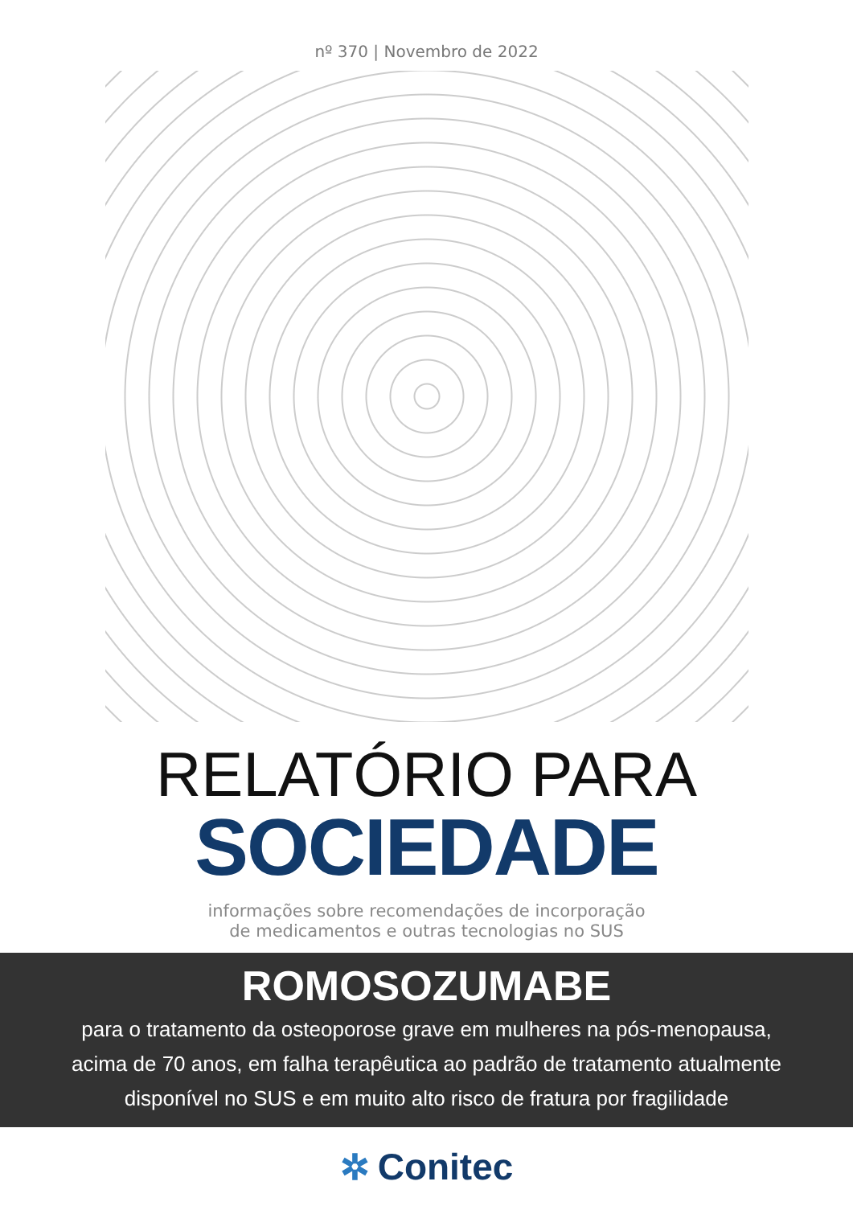nº 370 | Novembro de 2022
RELATÓRIO PARA
SOCIEDADE
informações sobre recomendações de incorporação
de medicamentos e outras tecnologias no SUS
ROMOSOZUMABE
para o tratamento da osteoporose grave em mulheres na pós-menopausa, acima de 70 anos, em falha terapêutica ao padrão de tratamento atualmente disponível no SUS e em muito alto risco de fratura por fragilidade
✲ Conitec